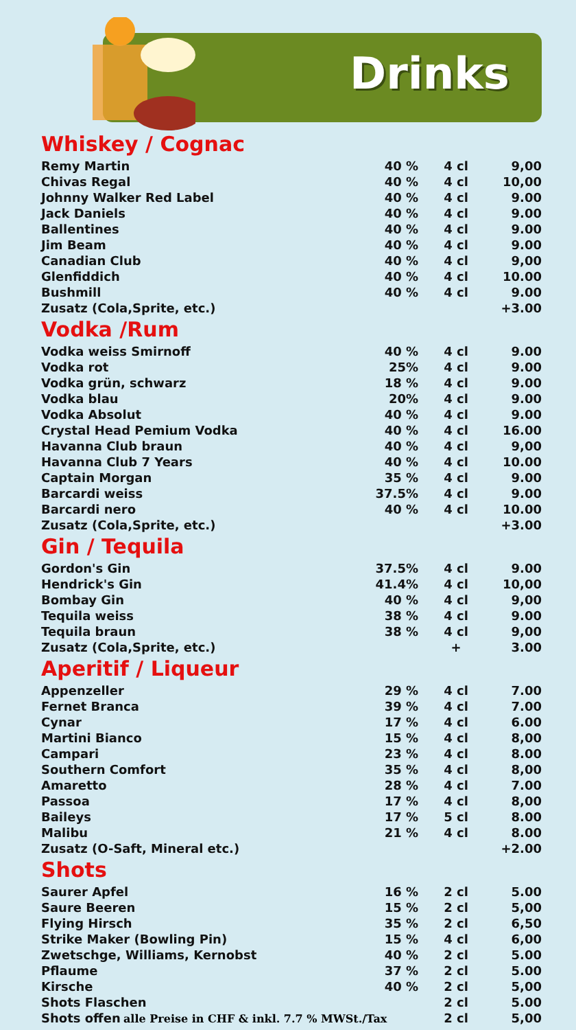Drinks
Whiskey / Cognac
| Remy Martin | 40 % | 4 cl | 9,00 |
| Chivas Regal | 40 % | 4 cl | 10,00 |
| Johnny Walker Red Label | 40 % | 4 cl | 9.00 |
| Jack Daniels | 40 % | 4 cl | 9.00 |
| Ballentines | 40 % | 4 cl | 9.00 |
| Jim Beam | 40 % | 4 cl | 9.00 |
| Canadian Club | 40 % | 4 cl | 9,00 |
| Glenfiddich | 40 % | 4 cl | 10.00 |
| Bushmill | 40 % | 4 cl | 9.00 |
| Zusatz (Cola,Sprite, etc.) | | | +3.00 |
Vodka /Rum
| Vodka weiss Smirnoff | 40 % | 4 cl | 9.00 |
| Vodka rot | 25% | 4 cl | 9.00 |
| Vodka grün, schwarz | 18 % | 4 cl | 9.00 |
| Vodka blau | 20% | 4 cl | 9.00 |
| Vodka Absolut | 40 % | 4 cl | 9.00 |
| Crystal Head Pemium Vodka | 40 % | 4 cl | 16.00 |
| Havanna Club braun | 40 % | 4 cl | 9,00 |
| Havanna Club 7 Years | 40 % | 4 cl | 10.00 |
| Captain Morgan | 35 % | 4 cl | 9.00 |
| Barcardi weiss | 37.5% | 4 cl | 9.00 |
| Barcardi nero | 40 % | 4 cl | 10.00 |
| Zusatz (Cola,Sprite, etc.) | | | +3.00 |
Gin / Tequila
| Gordon's Gin | 37.5% | 4 cl | 9.00 |
| Hendrick's Gin | 41.4% | 4 cl | 10,00 |
| Bombay Gin | 40 % | 4 cl | 9,00 |
| Tequila weiss | 38 % | 4 cl | 9.00 |
| Tequila braun | 38 % | 4 cl | 9,00 |
| Zusatz (Cola,Sprite, etc.) | | + | 3.00 |
Aperitif / Liqueur
| Appenzeller | 29 % | 4 cl | 7.00 |
| Fernet Branca | 39 % | 4 cl | 7.00 |
| Cynar | 17 % | 4 cl | 6.00 |
| Martini Bianco | 15 % | 4 cl | 8,00 |
| Campari | 23 % | 4 cl | 8.00 |
| Southern Comfort | 35 % | 4 cl | 8,00 |
| Amaretto | 28 % | 4 cl | 7.00 |
| Passoa | 17 % | 4 cl | 8,00 |
| Baileys | 17 % | 5 cl | 8.00 |
| Malibu | 21 % | 4 cl | 8.00 |
| Zusatz (O-Saft, Mineral etc.) | | | +2.00 |
Shots
| Saurer Apfel | 16 % | 2 cl | 5.00 |
| Saure Beeren | 15 % | 2 cl | 5,00 |
| Flying Hirsch | 35 % | 2 cl | 6,50 |
| Strike Maker (Bowling Pin) | 15 % | 4 cl | 6,00 |
| Zwetschge, Williams, Kernobst | 40 % | 2 cl | 5.00 |
| Pflaume | 37 % | 2 cl | 5.00 |
| Kirsche | 40 % | 2 cl | 5,00 |
| Shots Flaschen | | 2 cl | 5.00 |
| Shots offen | | 2 cl | 5,00 |
alle Preise in CHF & inkl. 7.7 % MWSt./Tax